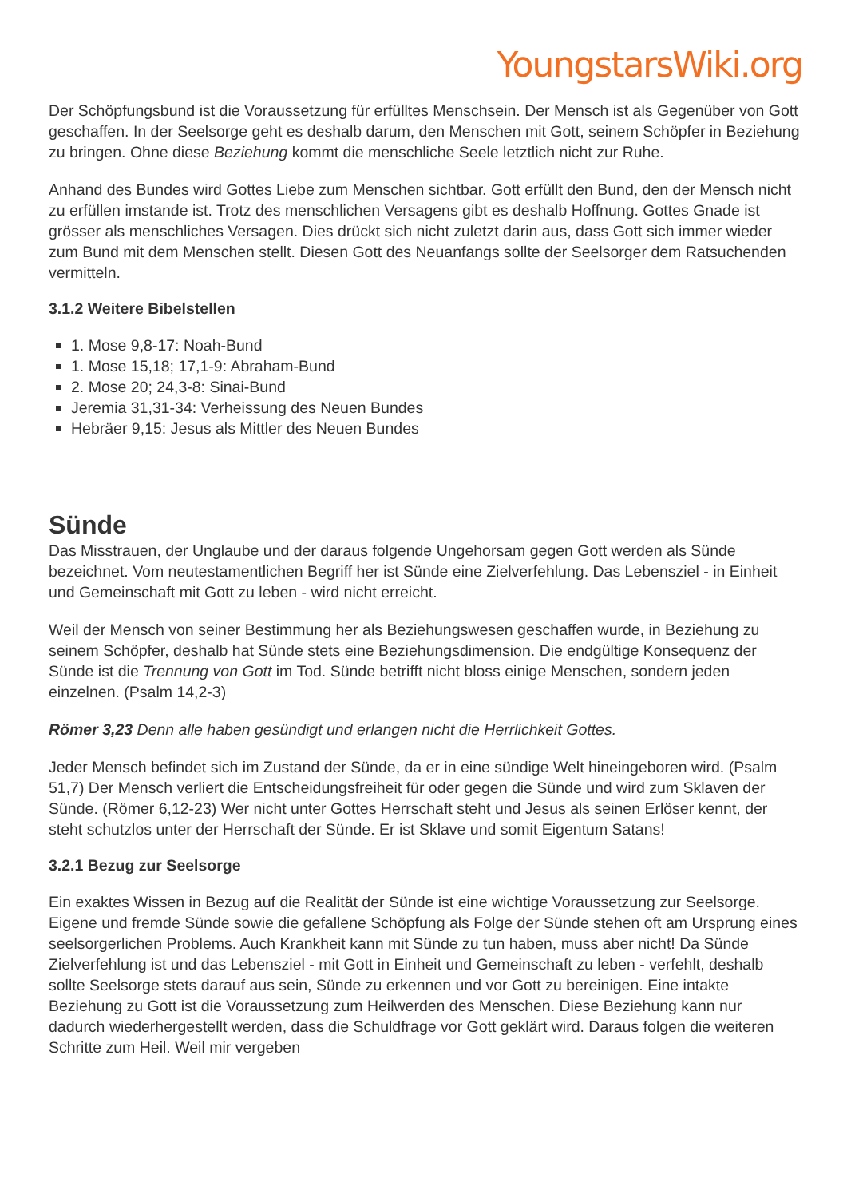YoungstarsWiki.org
Der Schöpfungsbund ist die Voraussetzung für erfülltes Menschsein. Der Mensch ist als Gegenüber von Gott geschaffen. In der Seelsorge geht es deshalb darum, den Menschen mit Gott, seinem Schöpfer in Beziehung zu bringen. Ohne diese Beziehung kommt die menschliche Seele letztlich nicht zur Ruhe.
Anhand des Bundes wird Gottes Liebe zum Menschen sichtbar. Gott erfüllt den Bund, den der Mensch nicht zu erfüllen imstande ist. Trotz des menschlichen Versagens gibt es deshalb Hoffnung. Gottes Gnade ist grösser als menschliches Versagen. Dies drückt sich nicht zuletzt darin aus, dass Gott sich immer wieder zum Bund mit dem Menschen stellt. Diesen Gott des Neuanfangs sollte der Seelsorger dem Ratsuchenden vermitteln.
3.1.2 Weitere Bibelstellen
1. Mose 9,8-17: Noah-Bund
1. Mose 15,18; 17,1-9: Abraham-Bund
2. Mose 20; 24,3-8: Sinai-Bund
Jeremia 31,31-34: Verheissung des Neuen Bundes
Hebräer 9,15: Jesus als Mittler des Neuen Bundes
Sünde
Das Misstrauen, der Unglaube und der daraus folgende Ungehorsam gegen Gott werden als Sünde bezeichnet. Vom neutestamentlichen Begriff her ist Sünde eine Zielverfehlung. Das Lebensziel - in Einheit und Gemeinschaft mit Gott zu leben - wird nicht erreicht.
Weil der Mensch von seiner Bestimmung her als Beziehungswesen geschaffen wurde, in Beziehung zu seinem Schöpfer, deshalb hat Sünde stets eine Beziehungsdimension. Die endgültige Konsequenz der Sünde ist die Trennung von Gott im Tod. Sünde betrifft nicht bloss einige Menschen, sondern jeden einzelnen. (Psalm 14,2-3)
Römer 3,23 Denn alle haben gesündigt und erlangen nicht die Herrlichkeit Gottes.
Jeder Mensch befindet sich im Zustand der Sünde, da er in eine sündige Welt hineingeboren wird. (Psalm 51,7) Der Mensch verliert die Entscheidungsfreiheit für oder gegen die Sünde und wird zum Sklaven der Sünde. (Römer 6,12-23) Wer nicht unter Gottes Herrschaft steht und Jesus als seinen Erlöser kennt, der steht schutzlos unter der Herrschaft der Sünde. Er ist Sklave und somit Eigentum Satans!
3.2.1 Bezug zur Seelsorge
Ein exaktes Wissen in Bezug auf die Realität der Sünde ist eine wichtige Voraussetzung zur Seelsorge. Eigene und fremde Sünde sowie die gefallene Schöpfung als Folge der Sünde stehen oft am Ursprung eines seelsorgerlichen Problems. Auch Krankheit kann mit Sünde zu tun haben, muss aber nicht! Da Sünde Zielverfehlung ist und das Lebensziel - mit Gott in Einheit und Gemeinschaft zu leben - verfehlt, deshalb sollte Seelsorge stets darauf aus sein, Sünde zu erkennen und vor Gott zu bereinigen. Eine intakte Beziehung zu Gott ist die Voraussetzung zum Heilwerden des Menschen. Diese Beziehung kann nur dadurch wiederhergestellt werden, dass die Schuldfrage vor Gott geklärt wird. Daraus folgen die weiteren Schritte zum Heil. Weil mir vergeben